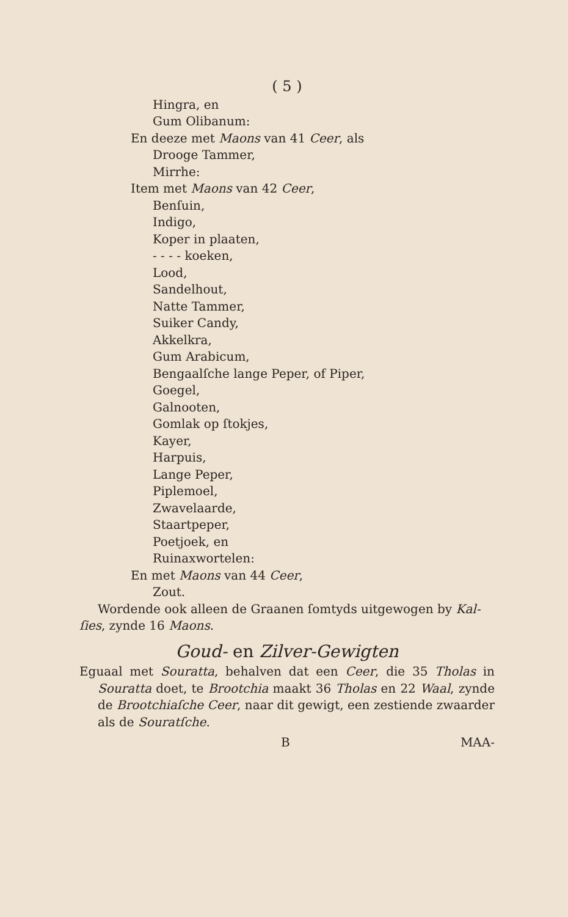( 5 )
Hingra, en
Gum Olibanum:
En deeze met Maons van 41 Ceer, als
Drooge Tammer,
Mirrhe:
Item met Maons van 42 Ceer,
Benſuin,
Indigo,
Koper in plaaten,
- - - - koeken,
Lood,
Sandelhout,
Natte Tammer,
Suiker Candy,
Akkelkra,
Gum Arabicum,
Bengaalſche lange Peper, of Piper,
Goegel,
Galnooten,
Gomlak op ſtokjes,
Kayer,
Harpuis,
Lange Peper,
Piplemoel,
Zwavelaarde,
Staartpeper,
Poetjoek, en
Ruinaxwortelen:
En met Maons van 44 Ceer,
Zout.
Wordende ook alleen de Graanen ſomtyds uitgewogen by Kal-
ſies, zynde 16 Maons.
Goud- en Zilver-Gewigten
Eguaal met Souratta, behalven dat een Ceer, die 35 Tholas in Souratta doet, te Brootchia maakt 36 Tholas en 22 Waal, zynde de Brootchiaſche Ceer, naar dit gewigt, een zestiende zwaarder als de Souratſche.
B MAA-